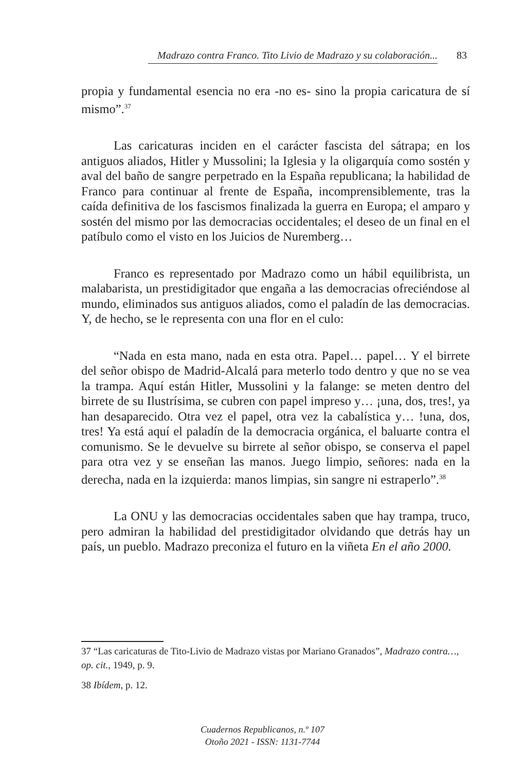Madrazo contra Franco. Tito Livio de Madrazo y su colaboración... 83
propia y fundamental esencia no era -no es- sino la propia caricatura de sí mismo”.<sup>37</sup>
Las caricaturas inciden en el carácter fascista del sátrapa; en los antiguos aliados, Hitler y Mussolini; la Iglesia y la oligarquía como sostén y aval del baño de sangre perpetrado en la España republicana; la habilidad de Franco para continuar al frente de España, incomprensiblemente, tras la caída definitiva de los fascismos finalizada la guerra en Europa; el amparo y sostén del mismo por las democracias occidentales; el deseo de un final en el patíbulo como el visto en los Juicios de Nuremberg…
Franco es representado por Madrazo como un hábil equilibrista, un malabarista, un prestidigitador que engaña a las democracias ofreciéndose al mundo, eliminados sus antiguos aliados, como el paladín de las democracias. Y, de hecho, se le representa con una flor en el culo:
“Nada en esta mano, nada en esta otra. Papel… papel… Y el birrete del señor obispo de Madrid-Alcalá para meterlo todo dentro y que no se vea la trampa. Aquí están Hitler, Mussolini y la falange: se meten dentro del birrete de su Ilustrísima, se cubren con papel impreso y… ¡una, dos, tres!, ya han desaparecido. Otra vez el papel, otra vez la cabalística y… !una, dos, tres! Ya está aquí el paladín de la democracia orgánica, el baluarte contra el comunismo. Se le devuelve su birrete al señor obispo, se conserva el papel para otra vez y se enseñan las manos. Juego limpio, señores: nada en la derecha, nada en la izquierda: manos limpias, sin sangre ni estraperlo”.<sup>38</sup>
La ONU y las democracias occidentales saben que hay trampa, truco, pero admiran la habilidad del prestidigitador olvidando que detrás hay un país, un pueblo. Madrazo preconiza el futuro en la viñeta En el año 2000.
37 “Las caricaturas de Tito-Livio de Madrazo vistas por Mariano Granados”, Madrazo contra…, op. cit., 1949, p. 9.
38 Ibídem, p. 12.
Cuadernos Republicanos, n.º 107
Otoño 2021 - ISSN: 1131-7744